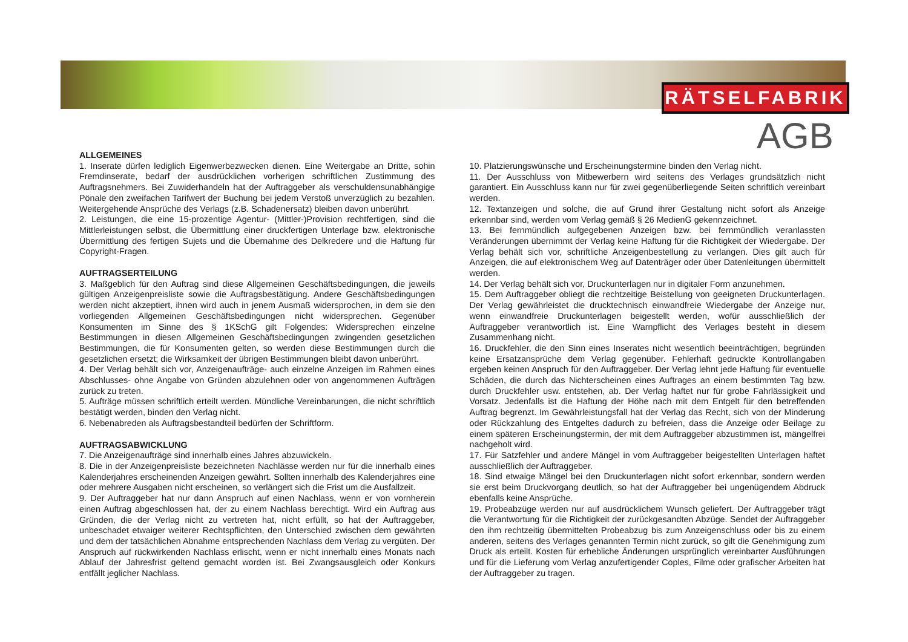RÄTSELFABRIK
AGB
ALLGEMEINES
1. Inserate dürfen lediglich Eigenwerbezwecken dienen. Eine Weitergabe an Dritte, sohin Fremdinserate, bedarf der ausdrücklichen vorherigen schriftlichen Zustimmung des Auftragsnehmers. Bei Zuwiderhandeln hat der Auftraggeber als verschuldensunabhängige Pönale den zweifachen Tarifwert der Buchung bei jedem Verstoß unverzüglich zu bezahlen. Weitergehende Ansprüche des Verlags (z.B. Schadenersatz) bleiben davon unberührt.
2. Leistungen, die eine 15-prozentige Agentur- (Mittler-)Provision rechtfertigen, sind die Mittlerleistungen selbst, die Übermittlung einer druckfertigen Unterlage bzw. elektronische Übermittlung des fertigen Sujets und die Übernahme des Delkredere und die Haftung für Copyright-Fragen.
AUFTRAGSERTEILUNG
3. Maßgeblich für den Auftrag sind diese Allgemeinen Geschäftsbedingungen, die jeweils gültigen Anzeigenpreisliste sowie die Auftragsbestätigung. Andere Geschäftsbedingungen werden nicht akzeptiert, ihnen wird auch in jenem Ausmaß widersprochen, in dem sie den vorliegenden Allgemeinen Geschäftsbedingungen nicht widersprechen. Gegenüber Konsumenten im Sinne des § 1KSchG gilt Folgendes: Widersprechen einzelne Bestimmungen in diesen Allgemeinen Geschäftsbedingungen zwingenden gesetzlichen Bestimmungen, die für Konsumenten gelten, so werden diese Bestimmungen durch die gesetzlichen ersetzt; die Wirksamkeit der übrigen Bestimmungen bleibt davon unberührt.
4. Der Verlag behält sich vor, Anzeigenaufträge- auch einzelne Anzeigen im Rahmen eines Abschlusses- ohne Angabe von Gründen abzulehnen oder von angenommenen Aufträgen zurück zu treten.
5. Aufträge müssen schriftlich erteilt werden. Mündliche Vereinbarungen, die nicht schriftlich bestätigt werden, binden den Verlag nicht.
6. Nebenabreden als Auftragsbestandteil bedürfen der Schriftform.
AUFTRAGSABWICKLUNG
7. Die Anzeigenaufträge sind innerhalb eines Jahres abzuwickeln.
8. Die in der Anzeigenpreisliste bezeichneten Nachlässe werden nur für die innerhalb eines Kalenderjahres erscheinenden Anzeigen gewährt. Sollten innerhalb des Kalenderjahres eine oder mehrere Ausgaben nicht erscheinen, so verlängert sich die Frist um die Ausfallzeit.
9. Der Auftraggeber hat nur dann Anspruch auf einen Nachlass, wenn er von vornherein einen Auftrag abgeschlossen hat, der zu einem Nachlass berechtigt. Wird ein Auftrag aus Gründen, die der Verlag nicht zu vertreten hat, nicht erfüllt, so hat der Auftraggeber, unbeschadet etwaiger weiterer Rechtspflichten, den Unterschied zwischen dem gewährten und dem der tatsächlichen Abnahme entsprechenden Nachlass dem Verlag zu vergüten. Der Anspruch auf rückwirkenden Nachlass erlischt, wenn er nicht innerhalb eines Monats nach Ablauf der Jahresfrist geltend gemacht worden ist. Bei Zwangsausgleich oder Konkurs entfällt jeglicher Nachlass.
10. Platzierungswünsche und Erscheinungstermine binden den Verlag nicht.
11. Der Ausschluss von Mitbewerbern wird seitens des Verlages grundsätzlich nicht garantiert. Ein Ausschluss kann nur für zwei gegenüberliegende Seiten schriftlich vereinbart werden.
12. Textanzeigen und solche, die auf Grund ihrer Gestaltung nicht sofort als Anzeige erkennbar sind, werden vom Verlag gemäß § 26 MedienG gekennzeichnet.
13. Bei fernmündlich aufgegebenen Anzeigen bzw. bei fernmündlich veranlassten Veränderungen übernimmt der Verlag keine Haftung für die Richtigkeit der Wiedergabe. Der Verlag behält sich vor, schriftliche Anzeigenbestellung zu verlangen. Dies gilt auch für Anzeigen, die auf elektronischem Weg auf Datenträger oder über Datenleitungen übermittelt werden.
14. Der Verlag behält sich vor, Druckunterlagen nur in digitaler Form anzunehmen.
15. Dem Auftraggeber obliegt die rechtzeitige Beistellung von geeigneten Druckunterlagen. Der Verlag gewährleistet die drucktechnisch einwandfreie Wiedergabe der Anzeige nur, wenn einwandfreie Druckunterlagen beigestellt werden, wofür ausschließlich der Auftraggeber verantwortlich ist. Eine Warnpflicht des Verlages besteht in diesem Zusammenhang nicht.
16. Druckfehler, die den Sinn eines Inserates nicht wesentlich beeinträchtigen, begründen keine Ersatzansprüche dem Verlag gegenüber. Fehlerhaft gedruckte Kontrollangaben ergeben keinen Anspruch für den Auftraggeber. Der Verlag lehnt jede Haftung für eventuelle Schäden, die durch das Nichterscheinen eines Auftrages an einem bestimmten Tag bzw. durch Druckfehler usw. entstehen, ab. Der Verlag haftet nur für grobe Fahrlässigkeit und Vorsatz. Jedenfalls ist die Haftung der Höhe nach mit dem Entgelt für den betreffenden Auftrag begrenzt. Im Gewährleistungsfall hat der Verlag das Recht, sich von der Minderung oder Rückzahlung des Entgeltes dadurch zu befreien, dass die Anzeige oder Beilage zu einem späteren Erscheinungstermin, der mit dem Auftraggeber abzustimmen ist, mängelfrei nachgeholt wird.
17. Für Satzfehler und andere Mängel in vom Auftraggeber beigestellten Unterlagen haftet ausschließlich der Auftraggeber.
18. Sind etwaige Mängel bei den Druckunterlagen nicht sofort erkennbar, sondern werden sie erst beim Druckvorgang deutlich, so hat der Auftraggeber bei ungenügendem Abdruck ebenfalls keine Ansprüche.
19. Probeabzüge werden nur auf ausdrücklichem Wunsch geliefert. Der Auftraggeber trägt die Verantwortung für die Richtigkeit der zurückgesandten Abzüge. Sendet der Auftraggeber den ihm rechtzeitig übermittelten Probeabzug bis zum Anzeigenschluss oder bis zu einem anderen, seitens des Verlages genannten Termin nicht zurück, so gilt die Genehmigung zum Druck als erteilt. Kosten für erhebliche Änderungen ursprünglich vereinbarter Ausführungen und für die Lieferung vom Verlag anzufertigender Coples, Filme oder grafischer Arbeiten hat der Auftraggeber zu tragen.